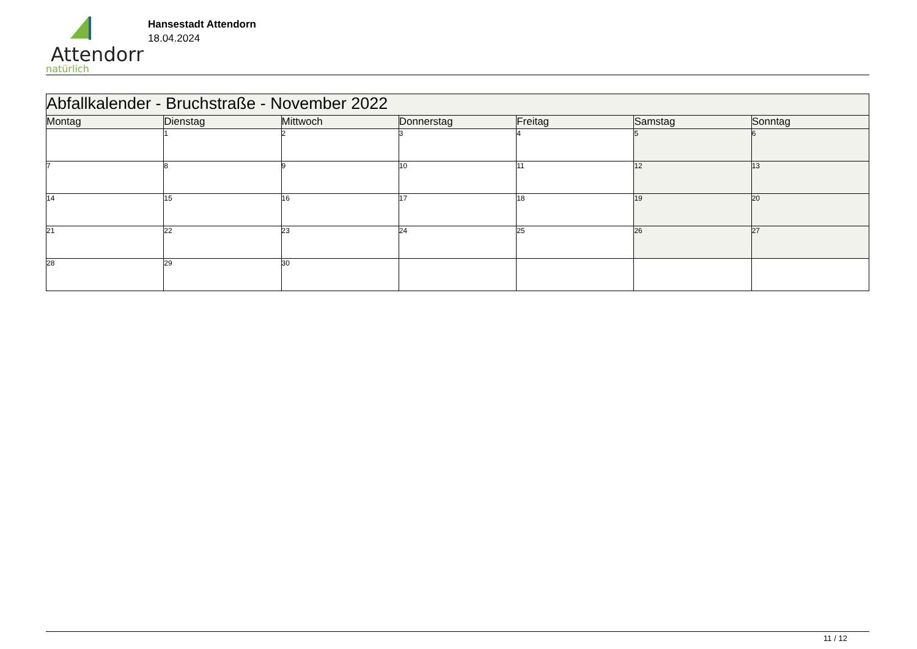Attendorn
natürlich
Hansestadt Attendorn
18.04.2024
| Abfallkalender - Bruchstraße - November 2022 | | | | | | |
| Montag | Dienstag | Mittwoch | Donnerstag | Freitag | Samstag | Sonntag |
| | 1 | 2 | 3 | 4 | 5 | 6 |
| 7 | 8 | 9 | 10 | 11 | 12 | 13 |
| 14 | 15 | 16 | 17 | 18 | 19 | 20 |
| 21 | 22 | 23 | 24 | 25 | 26 | 27 |
| 28 | 29 | 30 | | | | |
11 / 12